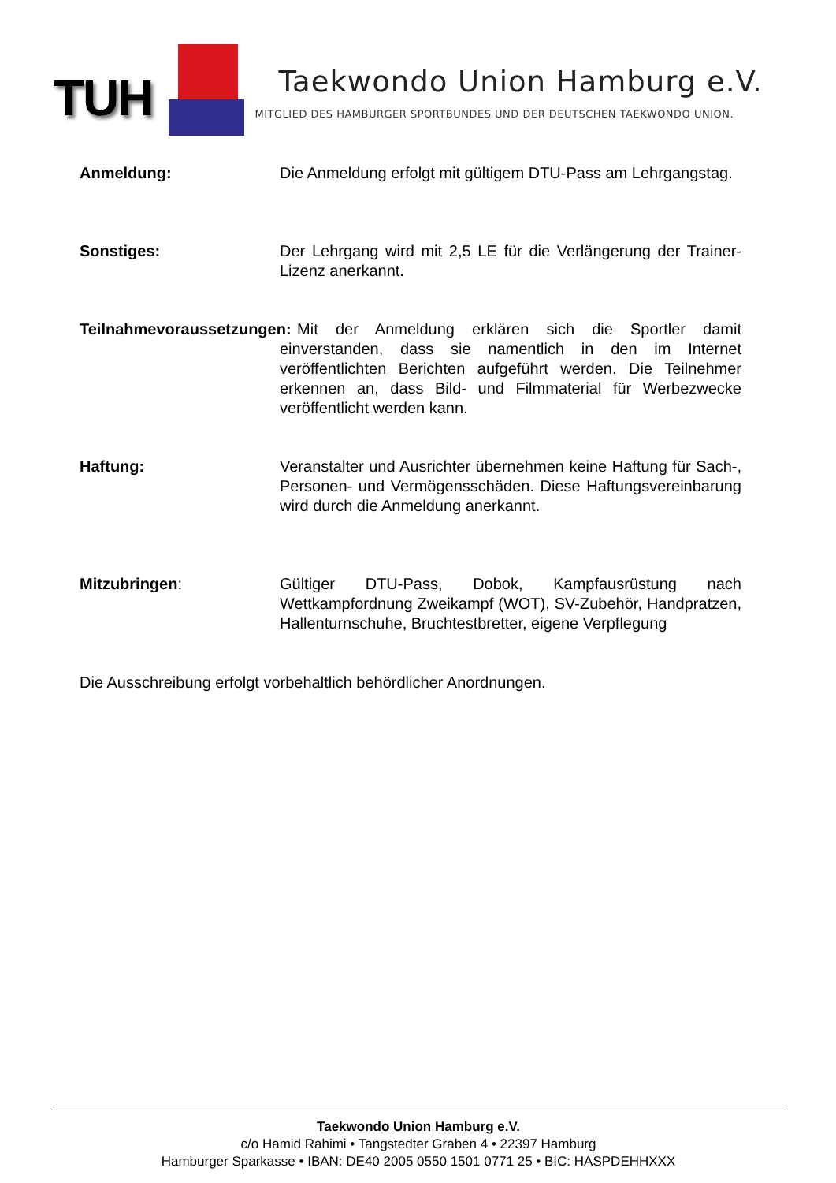TUH
Taekwondo Union Hamburg e.V.
MITGLIED DES HAMBURGER SPORTBUNDES UND DER DEUTSCHEN TAEKWONDO UNION.
Anmeldung: Die Anmeldung erfolgt mit gültigem DTU-Pass am Lehrgangstag.
Sonstiges: Der Lehrgang wird mit 2,5 LE für die Verlängerung der Trainer-Lizenz anerkannt.
Teilnahmevoraussetzungen:
Mit der Anmeldung erklären sich die Sportler damit einverstanden, dass sie namentlich in den im Internet veröffentlichten Berichten aufgeführt werden. Die Teilnehmer erkennen an, dass Bild- und Filmmaterial für Werbezwecke veröffentlicht werden kann.
Haftung: Veranstalter und Ausrichter übernehmen keine Haftung für Sach-, Personen- und Vermögensschäden. Diese Haftungsvereinbarung wird durch die Anmeldung anerkannt.
Mitzubringen: Gültiger DTU-Pass, Dobok, Kampfausrüstung nach Wettkampfordnung Zweikampf (WOT), SV-Zubehör, Handpratzen, Hallenturnschuhe, Bruchtestbretter, eigene Verpflegung
Die Ausschreibung erfolgt vorbehaltlich behördlicher Anordnungen.
Taekwondo Union Hamburg e.V.
c/o Hamid Rahimi • Tangstedter Graben 4 • 22397 Hamburg
Hamburger Sparkasse • IBAN: DE40 2005 0550 1501 0771 25 • BIC: HASPDEHHXXX